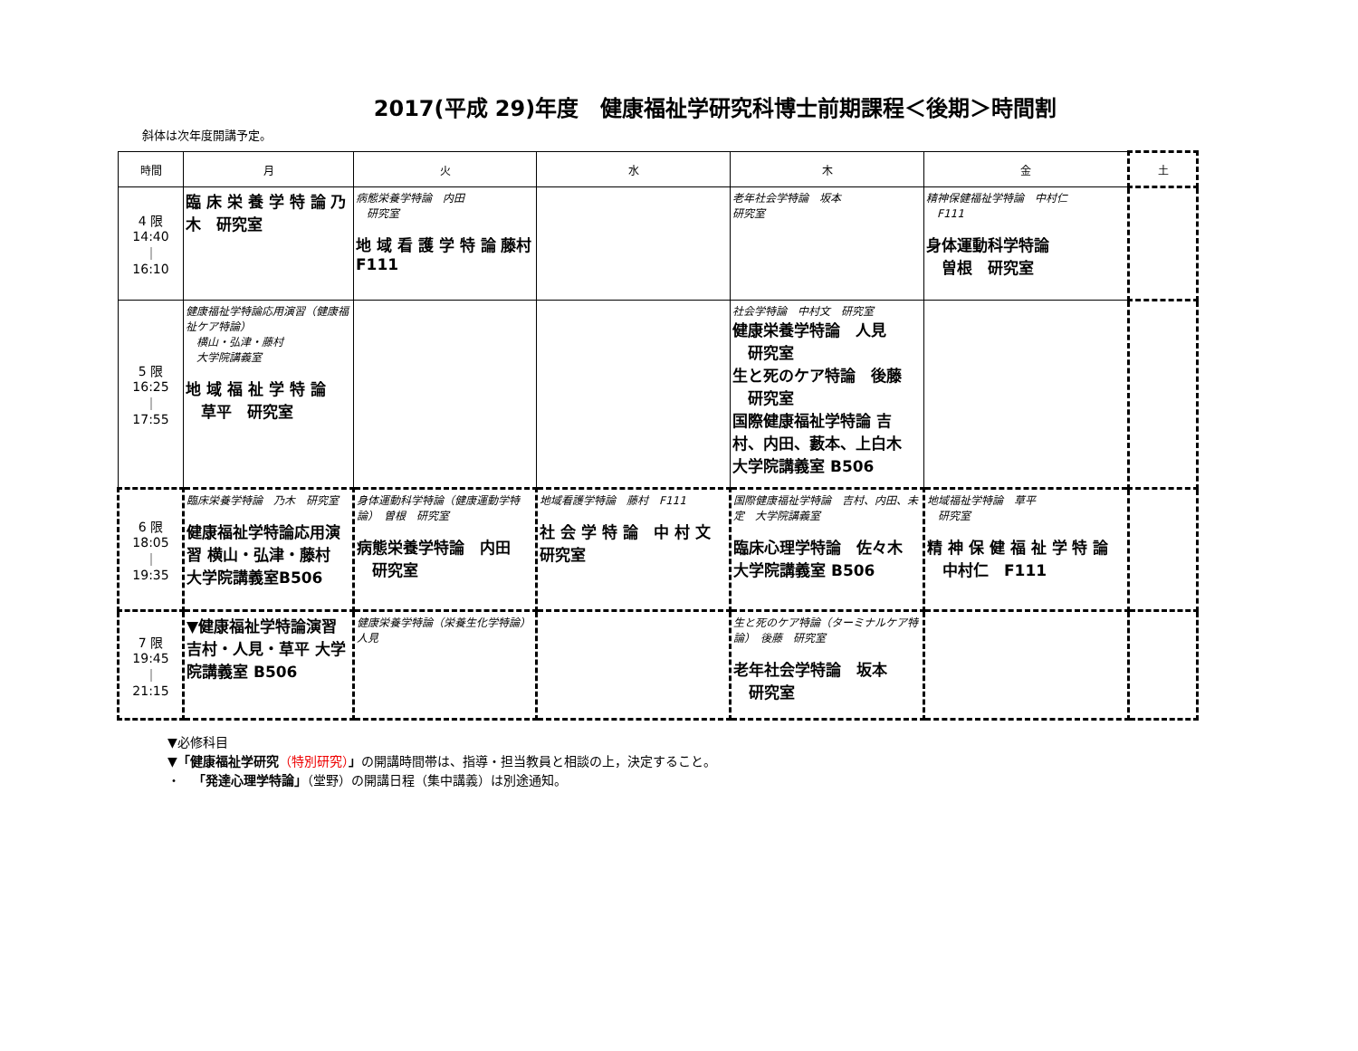2017(平成 29)年度　健康福祉学研究科博士前期課程＜後期＞時間割
斜体は次年度開講予定。
| 時間 | 月 | 火 | 水 | 木 | 金 | 土 |
| --- | --- | --- | --- | --- | --- | --- |
| 4 限 14:40 ｜ 16:10 | 臨 床 栄 養 学 特 論 乃木 研究室 | 病態栄養学特論 内田 研究室 地 域 看 護 学 特 論 藤村 F111 | | 老年社会学特論 坂本 研究室 | 精神保健福祉学特論 中村仁 F111 身体運動科学特論 曽根 研究室 | |
| 5 限 16:25 ｜ 17:55 | 健康福祉学特論応用演習（健康福祉ケア特論） 横山・弘津・藤村 大学院講義室 地 域 福 祉 学 特 論 草平 研究室 | | | 社会学特論 中村文 研究室 健康栄養学特論 人見 研究室 生と死のケア特論 後藤 研究室 国際健康福祉学特論 吉村、内田、藪本、上白木 大学院講義室 B506 | | |
| 6 限 18:05 ｜ 19:35 | 臨床栄養学特論 乃木 研究室 健康福祉学特論応用演習 横山・弘津・藤村 大学院講義室B506 | 身体運動科学特論（健康運動学特論） 曽根 研究室 病態栄養学特論 内田 研究室 | 地域看護学特論 藤村 F111 社 会 学 特 論 中 村 文 研究室 | 国際健康福祉学特論 吉村、内田、未定 大学院講義室 臨床心理学特論 佐々木 大学院講義室 B506 | 地域福祉学特論 草平 研究室 精 神 保 健 福 祉 学 特 論 中村仁 F111 | |
| 7 限 19:45 ｜ 21:15 | ▼健康福祉学特論演習 吉村・人見・草平 大学院講義室 B506 | 健康栄養学特論（栄養生化学特論） 人見 | | 生と死のケア特論（ターミナルケア特論） 後藤 研究室 老年社会学特論 坂本 研究室 | | |
▼必修科目
▼「健康福祉学研究（特別研究）」の開講時間帯は、指導・担当教員と相談の上，決定すること。
・　「発達心理学特論」（堂野）の開講日程（集中講義）は別途通知。